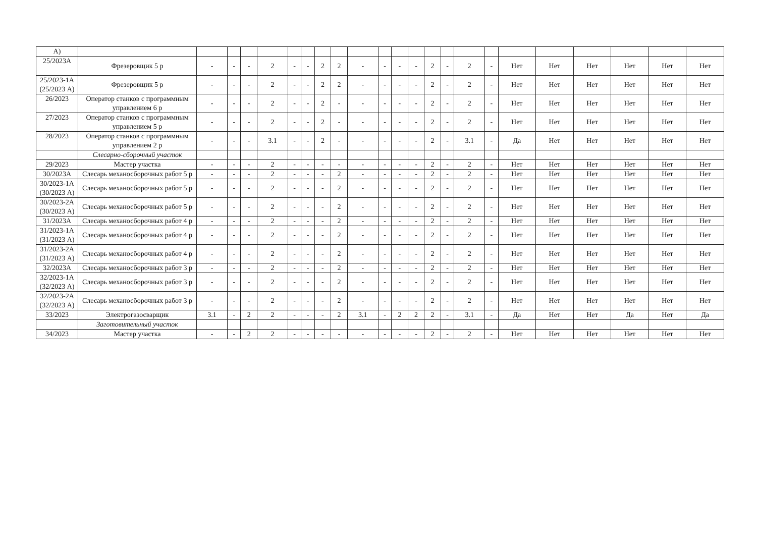| А) | | | | | | | | | | | | | | | | | | | | | | | |
| 25/2023А | Фрезеровщик 5 р | - | - | - | 2 | - | - | 2 | 2 | - | - | - | - | 2 | - | 2 | - | Нет | Нет | Нет | Нет | Нет | Нет |
| 25/2023-1А (25/2023 А) | Фрезеровщик 5 р | - | - | - | 2 | - | - | 2 | 2 | - | - | - | - | 2 | - | 2 | - | Нет | Нет | Нет | Нет | Нет | Нет |
| 26/2023 | Оператор станков с программным управлением 6 р | - | - | - | 2 | - | - | 2 | - | - | - | - | - | 2 | - | 2 | - | Нет | Нет | Нет | Нет | Нет | Нет |
| 27/2023 | Оператор станков с программным управлением 5 р | - | - | - | 2 | - | - | 2 | - | - | - | - | - | 2 | - | 2 | - | Нет | Нет | Нет | Нет | Нет | Нет |
| 28/2023 | Оператор станков с программным управлением 2 р | - | - | - | 3.1 | - | - | 2 | - | - | - | - | - | 2 | - | 3.1 | - | Да | Нет | Нет | Нет | Нет | Нет |
| | Слесарно-сборочный участок | | | | | | | | | | | | | | | | | | | | | | |
| 29/2023 | Мастер участка | - | - | - | 2 | - | - | - | - | - | - | - | - | 2 | - | 2 | - | Нет | Нет | Нет | Нет | Нет | Нет |
| 30/2023А | Слесарь механосборочных работ 5 р | - | - | - | 2 | - | - | - | 2 | - | - | - | - | 2 | - | 2 | - | Нет | Нет | Нет | Нет | Нет | Нет |
| 30/2023-1А (30/2023 А) | Слесарь механосборочных работ 5 р | - | - | - | 2 | - | - | - | 2 | - | - | - | - | 2 | - | 2 | - | Нет | Нет | Нет | Нет | Нет | Нет |
| 30/2023-2А (30/2023 А) | Слесарь механосборочных работ 5 р | - | - | - | 2 | - | - | - | 2 | - | - | - | - | 2 | - | 2 | - | Нет | Нет | Нет | Нет | Нет | Нет |
| 31/2023А | Слесарь механосборочных работ 4 р | - | - | - | 2 | - | - | - | 2 | - | - | - | - | 2 | - | 2 | - | Нет | Нет | Нет | Нет | Нет | Нет |
| 31/2023-1А (31/2023 А) | Слесарь механосборочных работ 4 р | - | - | - | 2 | - | - | - | 2 | - | - | - | - | 2 | - | 2 | - | Нет | Нет | Нет | Нет | Нет | Нет |
| 31/2023-2А (31/2023 А) | Слесарь механосборочных работ 4 р | - | - | - | 2 | - | - | - | 2 | - | - | - | - | 2 | - | 2 | - | Нет | Нет | Нет | Нет | Нет | Нет |
| 32/2023А | Слесарь механосборочных работ 3 р | - | - | - | 2 | - | - | - | 2 | - | - | - | - | 2 | - | 2 | - | Нет | Нет | Нет | Нет | Нет | Нет |
| 32/2023-1А (32/2023 А) | Слесарь механосборочных работ 3 р | - | - | - | 2 | - | - | - | 2 | - | - | - | - | 2 | - | 2 | - | Нет | Нет | Нет | Нет | Нет | Нет |
| 32/2023-2А (32/2023 А) | Слесарь механосборочных работ 3 р | - | - | - | 2 | - | - | - | 2 | - | - | - | - | 2 | - | 2 | - | Нет | Нет | Нет | Нет | Нет | Нет |
| 33/2023 | Электрогазосварщик | 3.1 | - | 2 | 2 | - | - | - | 2 | 3.1 | - | 2 | 2 | 2 | - | 3.1 | - | Да | Нет | Нет | Да | Нет | Да |
| | Заготовительный участок | | | | | | | | | | | | | | | | | | | | | | |
| 34/2023 | Мастер участка | - | - | 2 | 2 | - | - | - | - | - | - | - | - | 2 | - | 2 | - | Нет | Нет | Нет | Нет | Нет | Нет |